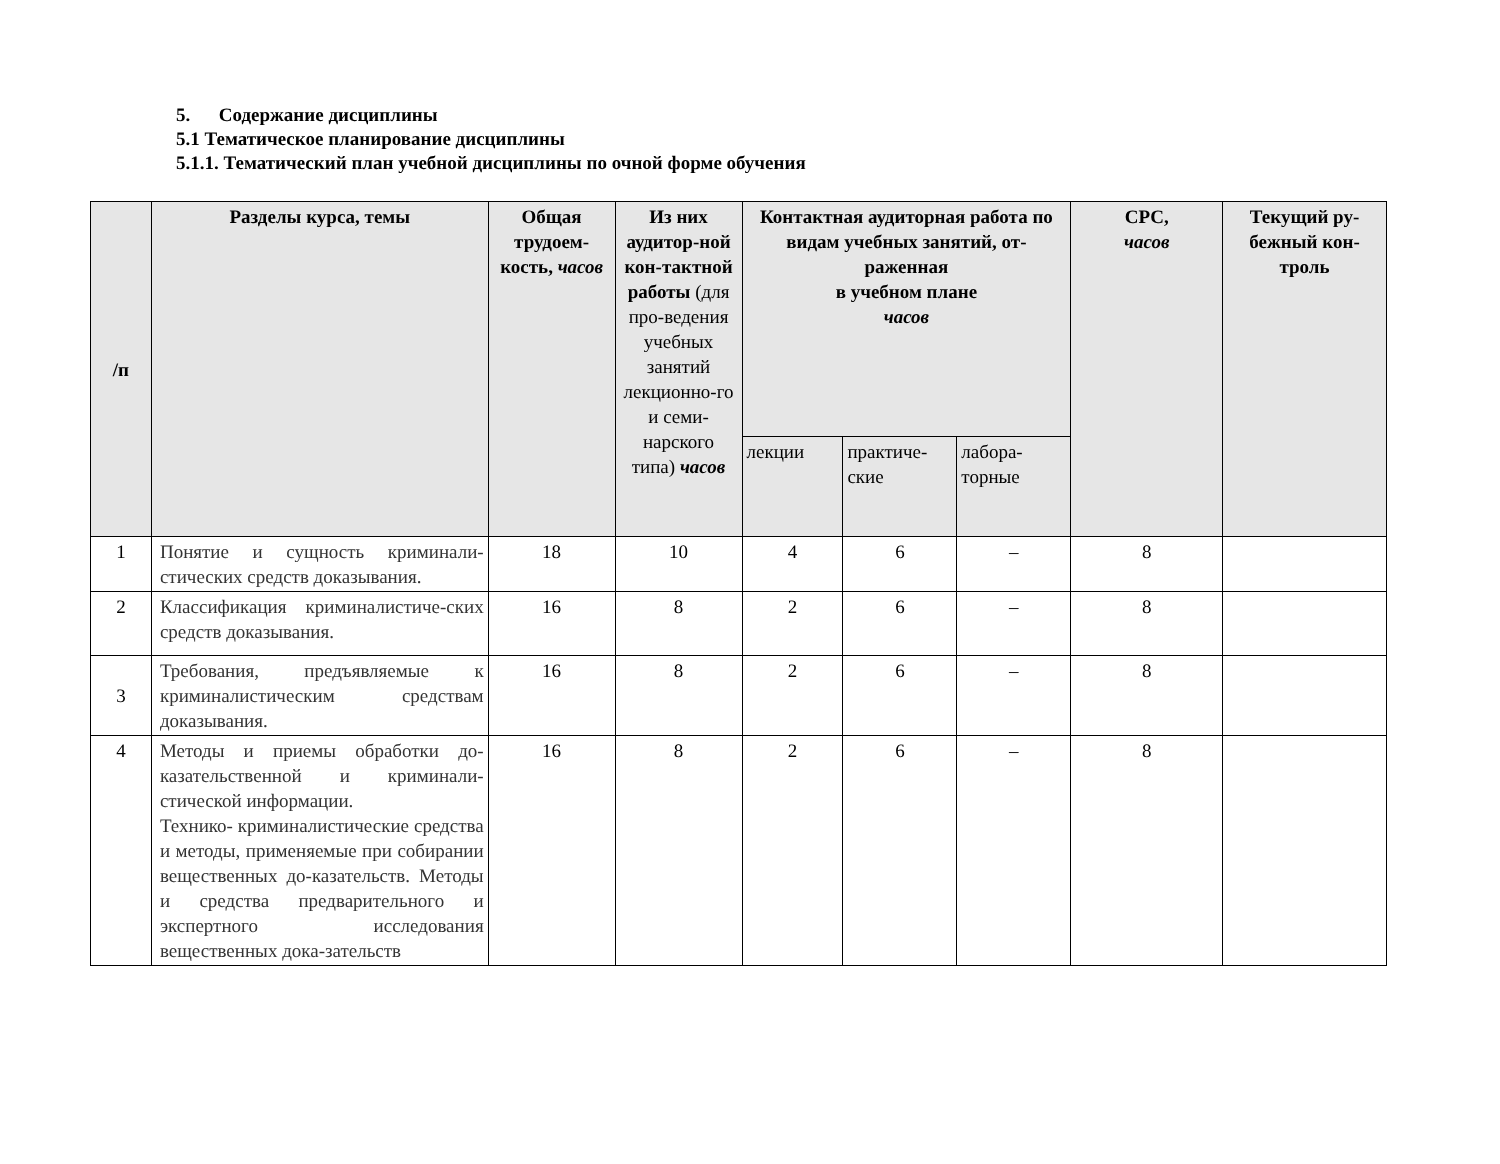5. Содержание дисциплины
5.1 Тематическое планирование дисциплины
5.1.1. Тематический план учебной дисциплины по очной форме обучения
| /п | Разделы курса, темы | Общая трудоем-кость, часов | Из них аудитор-ной кон-тактной работы (для про-ведения учебных занятий лекционно-го и семи-нарского типа) часов | Контактная аудиторная работа по видам учебных занятий, от-раженная в учебном плане часов | | | СРС, часов | Текущий ру-бежный кон-троль |
| --- | --- | --- | --- | --- | --- | --- | --- | --- |
| | | | | лекции | практиче-ские | лабора-торные | | |
| 1 | Понятие и сущность криминали-стических средств доказывания. | 18 | 10 | 4 | 6 | – | 8 | |
| 2 | Классификация криминалистиче-ских средств доказывания. | 16 | 8 | 2 | 6 | – | 8 | |
| 3 | Требования, предъявляемые к криминалистическим средствам доказывания. | 16 | 8 | 2 | 6 | – | 8 | |
| 4 | Методы и приемы обработки до-казательственной и криминали-стической информации. Технико- криминалистические средства и методы, применяемые при собирании вещественных до-казательств. Методы и средства предварительного и экспертного исследования вещественных дока-зательств | 16 | 8 | 2 | 6 | – | 8 | |